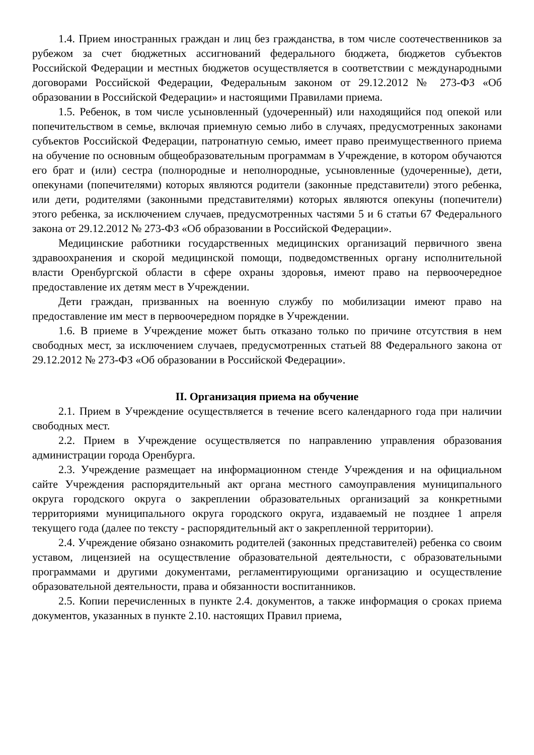1.4. Прием иностранных граждан и лиц без гражданства, в том числе соотечественников за рубежом за счет бюджетных ассигнований федерального бюджета, бюджетов субъектов Российской Федерации и местных бюджетов осуществляется в соответствии с международными договорами Российской Федерации, Федеральным законом от 29.12.2012 № 273-ФЗ «Об образовании в Российской Федерации» и настоящими Правилами приема.
1.5. Ребенок, в том числе усыновленный (удочеренный) или находящийся под опекой или попечительством в семье, включая приемную семью либо в случаях, предусмотренных законами субъектов Российской Федерации, патронатную семью, имеет право преимущественного приема на обучение по основным общеобразовательным программам в Учреждение, в котором обучаются его брат и (или) сестра (полнородные и неполнородные, усыновленные (удочеренные), дети, опекунами (попечителями) которых являются родители (законные представители) этого ребенка, или дети, родителями (законными представителями) которых являются опекуны (попечители) этого ребенка, за исключением случаев, предусмотренных частями 5 и 6 статьи 67 Федерального закона от 29.12.2012 № 273-ФЗ «Об образовании в Российской Федерации».
Медицинские работники государственных медицинских организаций первичного звена здравоохранения и скорой медицинской помощи, подведомственных органу исполнительной власти Оренбургской области в сфере охраны здоровья, имеют право на первоочередное предоставление их детям мест в Учреждении.
Дети граждан, призванных на военную службу по мобилизации имеют право на предоставление им мест в первоочередном порядке в Учреждении.
1.6. В приеме в Учреждение может быть отказано только по причине отсутствия в нем свободных мест, за исключением случаев, предусмотренных статьей 88 Федерального закона от 29.12.2012 № 273-ФЗ «Об образовании в Российской Федерации».
II. Организация приема на обучение
2.1. Прием в Учреждение осуществляется в течение всего календарного года при наличии свободных мест.
2.2. Прием в Учреждение осуществляется по направлению управления образования администрации города Оренбурга.
2.3. Учреждение размещает на информационном стенде Учреждения и на официальном сайте Учреждения распорядительный акт органа местного самоуправления муниципального округа городского округа о закреплении образовательных организаций за конкретными территориями муниципального округа городского округа, издаваемый не позднее 1 апреля текущего года (далее по тексту - распорядительный акт о закрепленной территории).
2.4. Учреждение обязано ознакомить родителей (законных представителей) ребенка со своим уставом, лицензией на осуществление образовательной деятельности, с образовательными программами и другими документами, регламентирующими организацию и осуществление образовательной деятельности, права и обязанности воспитанников.
2.5. Копии перечисленных в пункте 2.4. документов, а также информация о сроках приема документов, указанных в пункте 2.10. настоящих Правил приема,